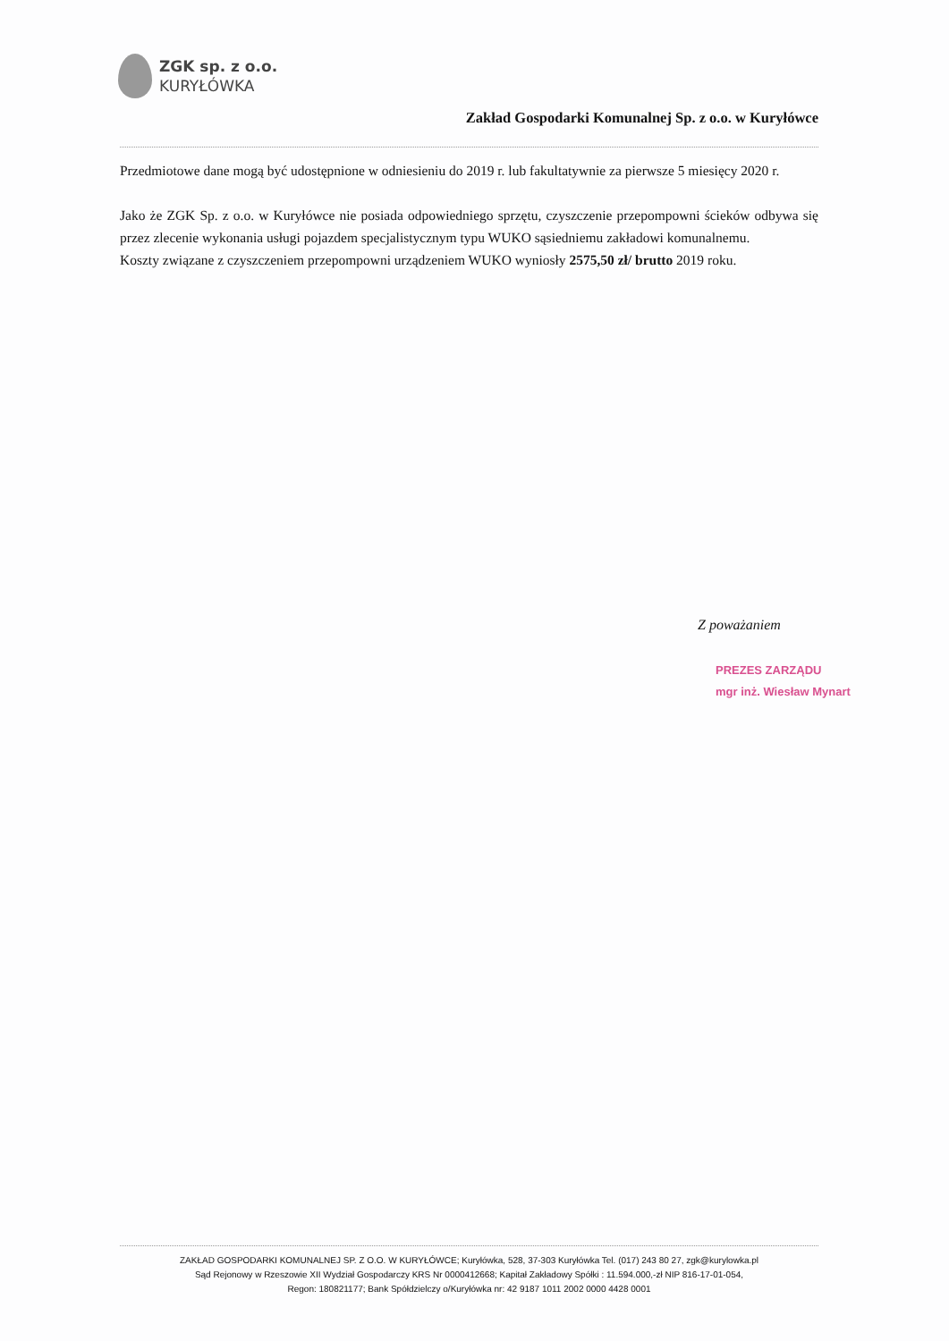ZGK sp. z o.o.
KURYŁÓWKA
Zakład Gospodarki Komunalnej Sp. z o.o. w Kuryłówce
Przedmiotowe dane mogą być udostępnione w odniesieniu do 2019 r. lub fakultatywnie za pierwsze 5 miesięcy 2020 r.
Jako że ZGK Sp. z o.o. w Kuryłówce nie posiada odpowiedniego sprzętu, czyszczenie przepompowni ścieków odbywa się przez zlecenie wykonania usługi pojazdem specjalistycznym typu WUKO sąsiedniemu zakładowi komunalnemu.
Koszty związane z czyszczeniem przepompowni urządzeniem WUKO wyniosły 2575,50 zł/ brutto 2019 roku.
Z poważaniem
PREZES ZARZĄDU
mgr inż. Wiesław Mynart
ZAKŁAD GOSPODARKI KOMUNALNEJ SP. Z O.O. W KURYŁÓWCE; Kuryłówka, 528, 37-303 Kuryłówka Tel. (017) 243 80 27, zgk@kurylowka.pl
Sąd Rejonowy w Rzeszowie XII Wydział Gospodarczy KRS Nr 0000412668; Kapitał Zakładowy Spółki : 11.594.000,-zł NIP 816-17-01-054,
Regon: 180821177; Bank Spółdzielczy o/Kuryłówka nr: 42 9187 1011 2002 0000 4428 0001